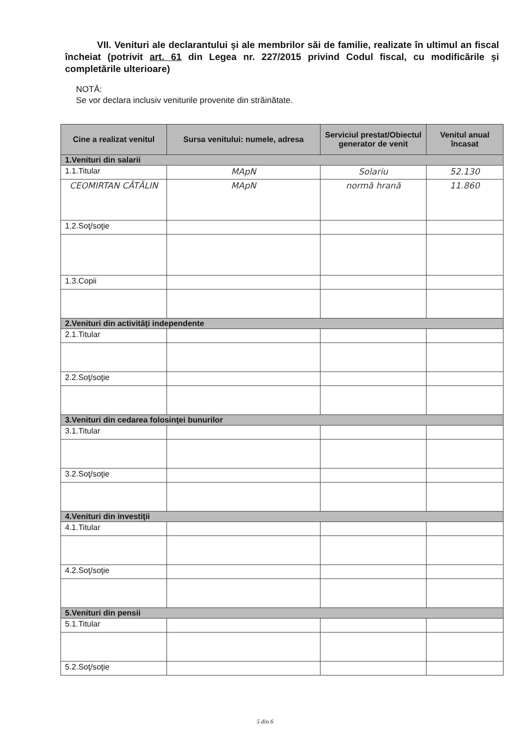VII. Venituri ale declarantului şi ale membrilor săi de familie, realizate în ultimul an fiscal încheiat (potrivit art. 61 din Legea nr. 227/2015 privind Codul fiscal, cu modificările şi completările ulterioare)
NOTĂ:
Se vor declara inclusiv veniturile provenite din străinătate.
| Cine a realizat venitul | Sursa venitului: numele, adresa | Serviciul prestat/Obiectul generator de venit | Venitul anual încasat |
| --- | --- | --- | --- |
| 1.Venituri din salarii | | | |
| 1.1.Titular | MApN | Solariu | 52.130 |
| CEOMIRTAN CĂTĂLIN | MApN | normă hrană | 11.860 |
| 1.2.Soţ/soţie | | | |
| 1.3.Copii | | | |
| 2.Venituri din activităţi independente | | | |
| 2.1.Titular | | | |
| 2.2.Soţ/soţie | | | |
| 3.Venituri din cedarea folosinţei bunurilor | | | |
| 3.1.Titular | | | |
| 3.2.Soţ/soţie | | | |
| 4.Venituri din investiţii | | | |
| 4.1.Titular | | | |
| 4.2.Soţ/soţie | | | |
| 5.Venituri din pensii | | | |
| 5.1.Titular | | | |
| 5.2.Soţ/soţie | | | |
5 din 6